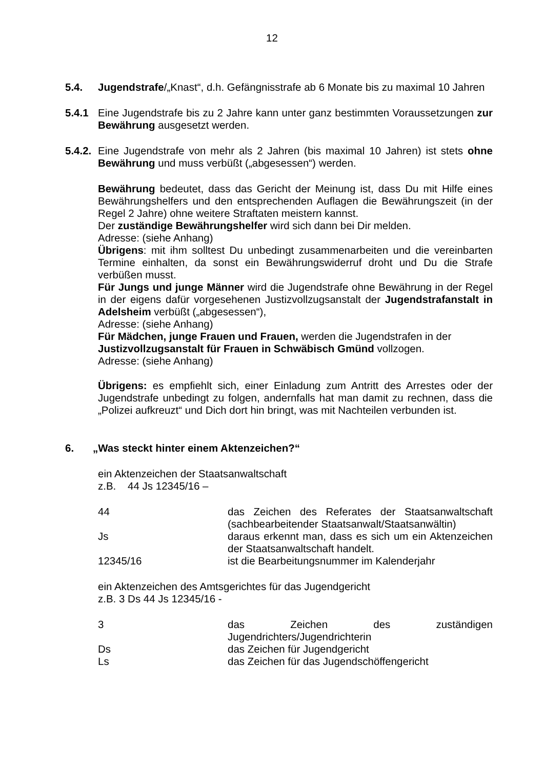12
5.4. Jugendstrafe/„Knast“, d.h. Gefängnisstrafe ab 6 Monate bis zu maximal 10 Jahren
5.4.1 Eine Jugendstrafe bis zu 2 Jahre kann unter ganz bestimmten Voraussetzungen zur Bewährung ausgesetzt werden.
5.4.2.
Eine Jugendstrafe von mehr als 2 Jahren (bis maximal 10 Jahren) ist stets ohne Bewährung und muss verbüßt („abgesessen“) werden.
Bewährung bedeutet, dass das Gericht der Meinung ist, dass Du mit Hilfe eines Bewährungshelfers und den entsprechenden Auflagen die Bewährungszeit (in der Regel 2 Jahre) ohne weitere Straftaten meistern kannst.
Der zuständige Bewährungshelfer wird sich dann bei Dir melden.
Adresse: (siehe Anhang)
Übrigens: mit ihm solltest Du unbedingt zusammenarbeiten und die vereinbarten Termine einhalten, da sonst ein Bewährungswiderruf droht und Du die Strafe verbüßen musst.
Für Jungs und junge Männer wird die Jugendstrafe ohne Bewährung in der Regel in der eigens dafür vorgesehenen Justizvollzugsanstalt der Jugendstrafanstalt in Adelsheim verbüßt („abgesessen“),
Adresse: (siehe Anhang)
Für Mädchen, junge Frauen und Frauen, werden die Jugendstrafen in der Justizvollzugsanstalt für Frauen in Schwäbisch Gmünd vollzogen.
Adresse: (siehe Anhang)
Übrigens: es empfiehlt sich, einer Einladung zum Antritt des Arrestes oder der Jugendstrafe unbedingt zu folgen, andernfalls hat man damit zu rechnen, dass die „Polizei aufkreuzt“ und Dich dort hin bringt, was mit Nachteilen verbunden ist.
6. „Was steckt hinter einem Aktenzeichen?“
ein Aktenzeichen der Staatsanwaltschaft
z.B. 44 Js 12345/16 –
44 das Zeichen des Referates der Staatsanwaltschaft (sachbearbeitender Staatsanwalt/Staatsanwältin)
Js daraus erkennt man, dass es sich um ein Aktenzeichen der Staatsanwaltschaft handelt.
12345/16 ist die Bearbeitungsnummer im Kalenderjahr
ein Aktenzeichen des Amtsgerichtes für das Jugendgericht
z.B. 3 Ds 44 Js 12345/16 -
3 das Zeichen des zuständigen Jugendrichters/Jugendrichterin
Ds das Zeichen für Jugendgericht
Ls das Zeichen für das Jugendschöffengericht